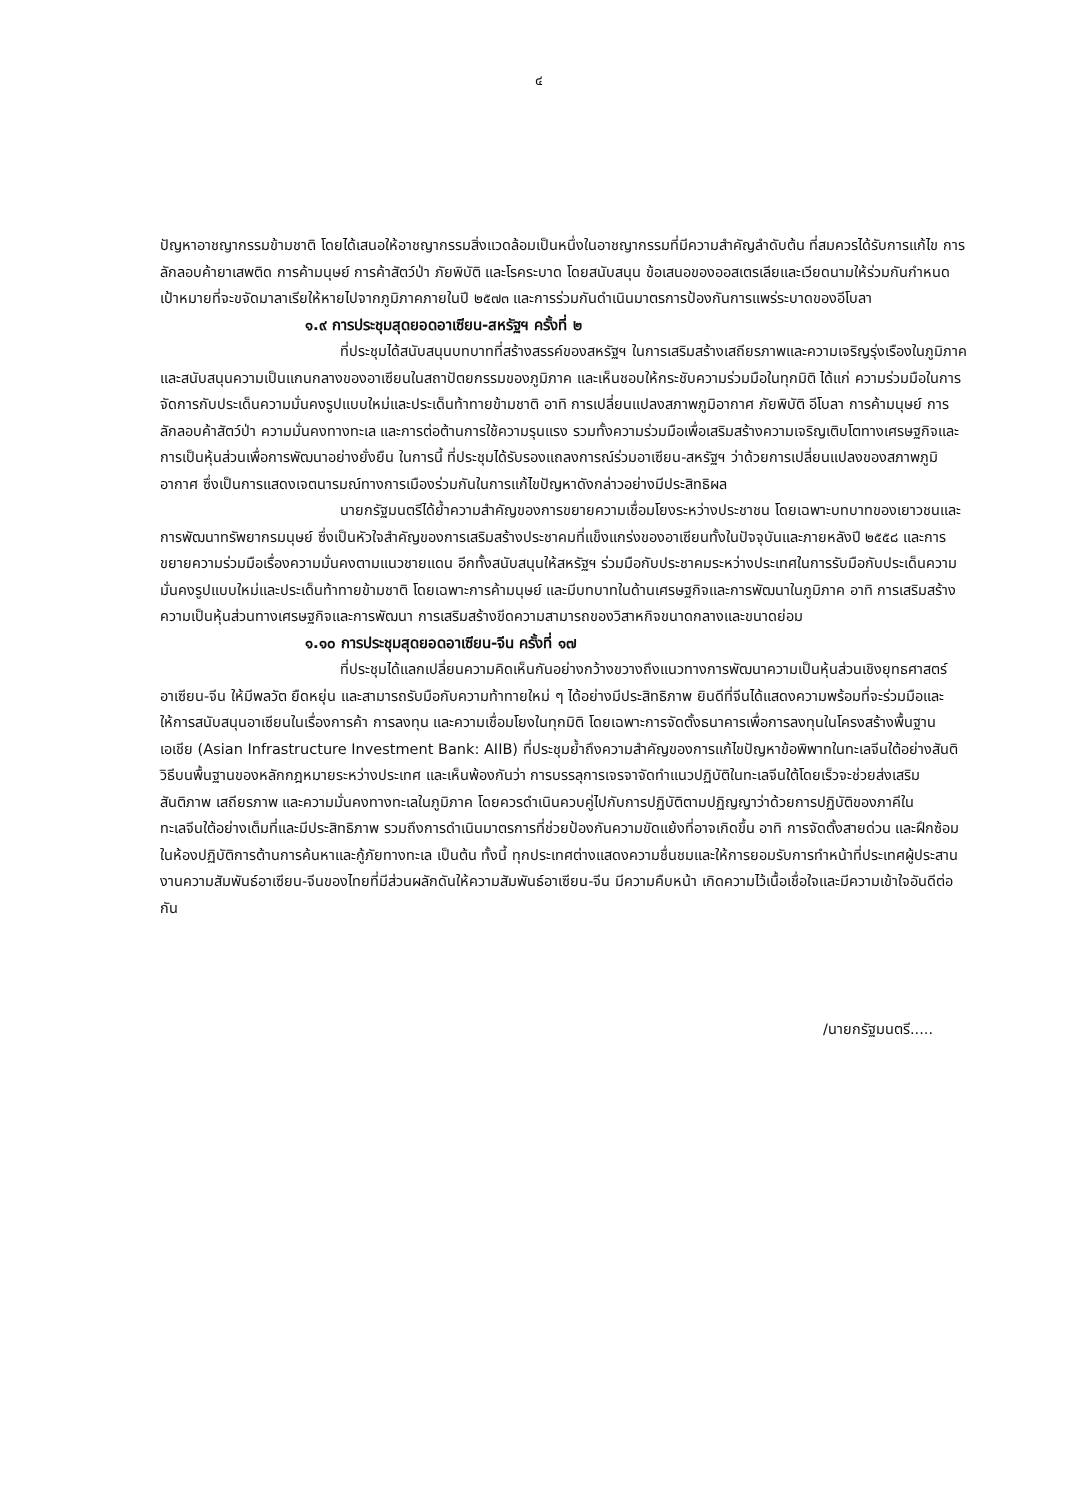๔
ปัญหาอาชญากรรมข้ามชาติ โดยได้เสนอให้อาชญากรรมสิ่งแวดล้อมเป็นหนึ่งในอาชญากรรมที่มีความสำคัญลำดับต้น ที่สมควรได้รับการแก้ไข การลักลอบค้ายาเสพติด การค้ามนุษย์ การค้าสัตว์ป่า ภัยพิบัติ และโรคระบาด โดยสนับสนุน ข้อเสนอของออสเตรเลียและเวียดนามให้ร่วมกันกำหนดเป้าหมายที่จะขจัดมาลาเรียให้หายไปจากภูมิภาคภายในปี ๒๕๗๓ และการร่วมกันดำเนินมาตรการป้องกันการแพร่ระบาดของอีโบลา
๑.๙ การประชุมสุดยอดอาเซียน-สหรัฐฯ ครั้งที่ ๒
ที่ประชุมได้สนับสนุนบทบาทที่สร้างสรรค์ของสหรัฐฯ ในการเสริมสร้างเสถียรภาพและความเจริญรุ่งเรืองในภูมิภาค และสนับสนุนความเป็นแกนกลางของอาเซียนในสถาปัตยกรรมของภูมิภาค และเห็นชอบให้กระชับความร่วมมือในทุกมิติ ได้แก่ ความร่วมมือในการจัดการกับประเด็นความมั่นคงรูปแบบใหม่และประเด็นท้าทายข้ามชาติ อาทิ การเปลี่ยนแปลงสภาพภูมิอากาศ ภัยพิบัติ อีโบลา การค้ามนุษย์ การลักลอบค้าสัตว์ป่า ความมั่นคงทางทะเล และการต่อต้านการใช้ความรุนแรง รวมทั้งความร่วมมือเพื่อเสริมสร้างความเจริญเติบโตทางเศรษฐกิจและการเป็นหุ้นส่วนเพื่อการพัฒนาอย่างยั่งยืน ในการนี้ ที่ประชุมได้รับรองแถลงการณ์ร่วมอาเซียน-สหรัฐฯ ว่าด้วยการเปลี่ยนแปลงของสภาพภูมิอากาศ ซึ่งเป็นการแสดงเจตนารมณ์ทางการเมืองร่วมกันในการแก้ไขปัญหาดังกล่าวอย่างมีประสิทธิผล
นายกรัฐมนตรีได้ย้ำความสำคัญของการขยายความเชื่อมโยงระหว่างประชาชน โดยเฉพาะบทบาทของเยาวชนและการพัฒนาทรัพยากรมนุษย์ ซึ่งเป็นหัวใจสำคัญของการเสริมสร้างประชาคมที่แข็งแกร่งของอาเซียนทั้งในปัจจุบันและภายหลังปี ๒๕๕๘ และการขยายความร่วมมือเรื่องความมั่นคงตามแนวชายแดน อีกทั้งสนับสนุนให้สหรัฐฯ ร่วมมือกับประชาคมระหว่างประเทศในการรับมือกับประเด็นความมั่นคงรูปแบบใหม่และประเด็นท้าทายข้ามชาติ โดยเฉพาะการค้ามนุษย์ และมีบทบาทในด้านเศรษฐกิจและการพัฒนาในภูมิภาค อาทิ การเสริมสร้างความเป็นหุ้นส่วนทางเศรษฐกิจและการพัฒนา การเสริมสร้างขีดความสามารถของวิสาหกิจขนาดกลางและขนาดย่อม
๑.๑๐ การประชุมสุดยอดอาเซียน-จีน ครั้งที่ ๑๗
ที่ประชุมได้แลกเปลี่ยนความคิดเห็นกันอย่างกว้างขวางถึงแนวทางการพัฒนาความเป็นหุ้นส่วนเชิงยุทธศาสตร์อาเซียน-จีน ให้มีพลวัต ยืดหยุ่น และสามารถรับมือกับความท้าทายใหม่ ๆ ได้อย่างมีประสิทธิภาพ ยินดีที่จีนได้แสดงความพร้อมที่จะร่วมมือและให้การสนับสนุนอาเซียนในเรื่องการค้า การลงทุน และความเชื่อมโยงในทุกมิติ โดยเฉพาะการจัดตั้งธนาคารเพื่อการลงทุนในโครงสร้างพื้นฐานเอเชีย (Asian Infrastructure Investment Bank: AIIB) ที่ประชุมย้ำถึงความสำคัญของการแก้ไขปัญหาข้อพิพาทในทะเลจีนใต้อย่างสันติวิธีบนพื้นฐานของหลักกฎหมายระหว่างประเทศ และเห็นพ้องกันว่า การบรรลุการเจรจาจัดทำแนวปฏิบัติในทะเลจีนใต้โดยเร็วจะช่วยส่งเสริมสันติภาพ เสถียรภาพ และความมั่นคงทางทะเลในภูมิภาค โดยควรดำเนินควบคู่ไปกับการปฏิบัติตามปฏิญญาว่าด้วยการปฏิบัติของภาคีในทะเลจีนใต้อย่างเต็มที่และมีประสิทธิภาพ รวมถึงการดำเนินมาตรการที่ช่วยป้องกันความขัดแย้งที่อาจเกิดขึ้น อาทิ การจัดตั้งสายด่วน และฝึกซ้อมในห้องปฏิบัติการต้านการค้นหาและกู้ภัยทางทะเล เป็นต้น ทั้งนี้ ทุกประเทศต่างแสดงความชื่นชมและให้การยอมรับการทำหน้าที่ประเทศผู้ประสานงานความสัมพันธ์อาเซียน-จีนของไทยที่มีส่วนผลักดันให้ความสัมพันธ์อาเซียน-จีน มีความคืบหน้า เกิดความไว้เนื้อเชื่อใจและมีความเข้าใจอันดีต่อกัน
/นายกรัฐมนตรี.....